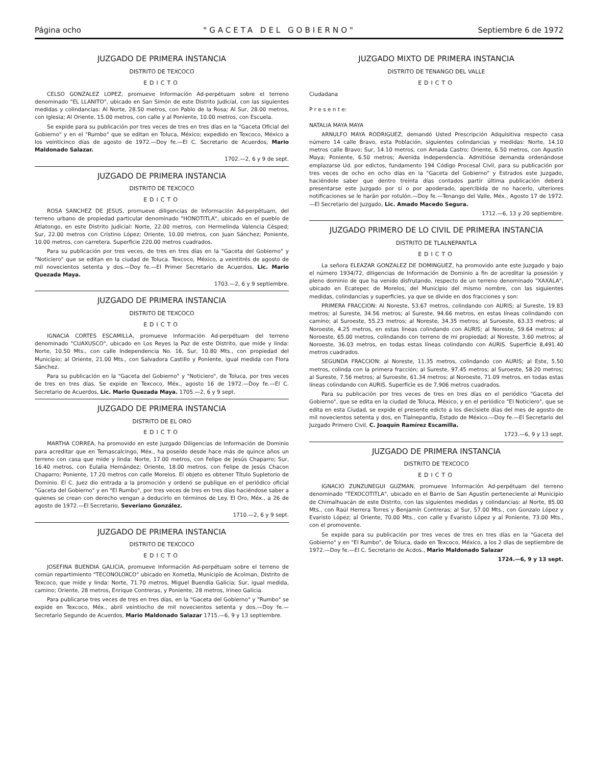Página ocho "GACETA DEL GOBIERNO" Septiembre 6 de 1972
JUZGADO DE PRIMERA INSTANCIA
DISTRITO DE TEXCOCO
EDICTO
CELSO GONZALEZ LOPEZ, promueve Información Ad-perpétuam sobre el terreno denominado "EL LLANITO", ubicado en San Simón de este Distrito Judicial, con las siguientes medidas y colindancias: Al Norte, 28.50 metros, con Pablo de la Rosa; Al Sur, 28.00 metros, con Iglesia; Al Oriente, 15.00 metros, con calle y al Poniente, 10.00 metros, con Escuela.
Se expide para su publicación por tres veces de tres en tres días en la "Gaceta Oficial del Gobierno" y en el "Rumbo" que se editan en Toluca, México; expedido en Texcoco, México a los veinticinco días de agosto de 1972.—Doy fe.—El C. Secretario de Acuerdos, Mario Maldonado Salazar.
1702.—2, 6 y 9 de sept.
JUZGADO DE PRIMERA INSTANCIA
DISTRITO DE TEXCOCO
EDICTO
ROSA SANCHEZ DE JESUS, promueve diligencias de Información Ad-perpétuam, del terreno urbano de propiedad particular denominado "HONOTITLA", ubicado en el pueblo de Atlatongo, en este Distrito Judicial: Norte, 22.00 metros, con Hermelinda Valencia Césped; Sur, 22.00 metros con Cristino López; Oriente, 10.00 metros, con Juan Sánchez; Poniente, 10.00 metros, con carretera. Superficie 220.00 metros cuadrados.
Para su publicación por tres veces, de tres en tres días en la "Gaceta del Gobierno" y "Noticiero" que se editan en la ciudad de Toluca. Texcoco, México, a veintitrés de agosto de mil novecientos setenta y dos.—Doy fe.—El Primer Secretario de Acuerdos, Lic. Mario Quezada Maya.
1703.—2, 6 y 9 septiembre.
JUZGADO DE PRIMERA INSTANCIA
DISTRITO DE TEXCOCO
EDICTO
IGNACIA CORTES ESCAMILLA, promueve Información Ad-perpétuam del terreno denominado "CUAXUSCO", ubicado en Los Reyes la Paz de este Distrito, que mide y linda: Norte, 10.50 Mts., con calle Independencia No. 16, Sur, 10.80 Mts., con propiedad del Municipio; al Oriente, 21.00 Mts., con Salvadora Castillo y Poniente, igual medida con Flora Sánchez.
Para su publicación en la "Gaceta del Gobierno" y "Noticiero", de Toluca, por tres veces de tres en tres días. Se expide en Texcoco, Méx., agosto 16 de 1972.—Doy fe.—El C. Secretario de Acuerdos, Lic. Mario Quezada Maya. 1705.—2, 6 y 9 sept.
JUZGADO DE PRIMERA INSTANCIA
DISTRITO DE EL ORO
EDICTO
MARTHA CORREA, ha promovido en este Juzgado Diligencias de Información de Dominio para acreditar que en Temascalcingo, Méx., ha poseído desde hace más de quince años un terreno con casa que mide y linda: Norte, 17.00 metros, con Felipe de Jesús Chaparro; Sur, 16.40 metros, con Eulalia Hernández; Oriente, 18.00 metros, con Felipe de Jesús Chacon Chaparro; Poniente, 17.20 metros con calle Morelos. El objeto es obtener Título Supletorio de Dominio. El C. Juez dio entrada a la promoción y ordenó se publique en el periódico oficial "Gaceta del Gobierno" y en "El Rumbo", por tres veces de tres en tres días haciéndose saber a quienes se crean con derecho vengan a deducirlo en términos de Ley. El Oro, Méx., a 26 de agosto de 1972.—El Secretario, Severiano González.
1710.—2, 6 y 9 sept.
JUZGADO DE PRIMERA INSTANCIA
DISTRITO DE TEXCOCO
EDICTO
JOSEFINA BUENDIA GALICIA, promueve Información Ad-perpétuam sobre el terreno de común repartimiento "TECONOLOXCO" ubicado en Xometla, Municipio de Acolman, Distrito de Texcoco, que mide y linda: Norte, 71.70 metros, Miguel Buendía Galicia; Sur, igual medida, camino; Oriente, 28 metros, Enrique Contreras, y Poniente, 28 metros, Irineo Galicia.
Para publicarse tres veces de tres en tres días, en la "Gaceta del Gobierno" y "Rumbo" se expide en Texcoco, Méx., abril veintiocho de mil novecientos setenta y dos.—Doy fe.—Secretario Segundo de Acuerdos, Mario Maldonado Salazar 1715.—6, 9 y 13 septiembre.
JUZGADO MIXTO DE PRIMERA INSTANCIA
DISTRITO DE TENANGO DEL VALLE
EDICTO
Ciudadana
P r e s e n t e:
NATALIA MAYA MAYA
ARNULFO MAYA RODRIGUEZ, demandó Usted Prescripción Adquisitiva respecto casa número 14 calle Bravo, esta Población, siguientes colindancias y medidas: Norte, 14.10 metros calle Bravo; Sur, 14.10 metros, con Amada Castro; Oriente, 6.50 metros, con Agustín Maya; Poniente, 6.50 metros; Avenida Independencia. Admitióse demanda ordenándose emplazarse Ud. por edictos, fundamento 194 Código Procesal Civil, para su publicación por tres veces de ocho en ocho días en la "Gaceta del Gobierno" y Estrados este Juzgado, haciéndole saber que dentro treinta días contados partir última publicación deberá presentarse este Juzgado por sí o por apoderado, apercibida de no hacerlo, ulteriores notificaciones se le harán por rotulón.—Doy fe.—Tenango del Valle, Méx., Agosto 17 de 1972.—El Secretario del Juzgado, Lic. Amado Macedo Segura.
1712.—6, 13 y 20 septiembre.
JUZGADO PRIMERO DE LO CIVIL DE PRIMERA INSTANCIA
DISTRITO DE TLALNEPANTLA
EDICTO
La señora ELEAZAR GONZALEZ DE DOMINGUEZ, ha promovido ante este Juzgado y bajo el número 1934/72, diligencias de Información de Dominio a fin de acreditar la posesión y pleno dominio de que ha venido disfrutando, respecto de un terreno denominado "XAXALA", ubicado en Ecatepec de Morelos, del Municipio del mismo nombre, con las siguientes medidas, colindancias y superficies, ya que se divide en dos fracciones y son:
PRIMERA FRACCION: Al Noreste, 53.67 metros, colindando con AURIS; al Sureste, 19.83 metros; al Sureste, 34.56 metros; al Sureste, 94.66 metros, en estas líneas colindando con camino; al Suroeste, 55.23 metros; al Noreste, 34.35 metros; al Suroeste, 63.33 metros; al Noroeste, 4.25 metros, en estas líneas colindando con AURIS; al Noreste, 59.64 metros; al Noroeste, 65.00 metros, colindando con terreno de mi propiedad; al Noreste, 3.60 metros; al Noroeste, 36.03 metros, en todas estas líneas colindando con AURIS. Superficie 8,491.40 metros cuadrados.
SEGUNDA FRACCION: al Noreste, 11.35 metros, colindando con AURIS; al Este, 5.50 metros, colinda con la primera fracción; al Sureste, 97.45 metros; al Suroeste, 58.20 metros; al Sureste, 7.56 metros; al Suroeste, 61.34 metros; al Noroeste, 71.09 metros, en todas estas líneas colindando con AURIS. Superficie es de 7,906 metros cuadrados.
Para su publicación por tres veces de tres en tres días en el periódico "Gaceta del Gobierno", que se edita en la ciudad de Toluca, México, y en el periódico "El Noticiero", que se edita en esta Ciudad, se expide el presente edicto a los diecisiete días del mes de agosto de mil novecientos setenta y dos, en Tlalnepantla, Estado de México.—Doy fe.—El Secretario del Juzgado Primero Civil, C. Joaquín Ramírez Escamilla.
1723.—6, 9 y 13 sept.
JUZGADO DE PRIMERA INSTANCIA
DISTRITO DE TEXCOCO
EDICTO
IGNACIO ZUNZUNEGUI GUZMAN, promueve Información Ad-perpétuam del terreno denominado "TEXOCOTITLA", ubicado en el Barrio de San Agustín perteneciente al Municipio de Chimalhuacán de este Distrito, con las siguientes medidas y colindancias: al Norte, 85.00 Mts., con Raúl Herrera Torres y Benjamín Contreras; al Sur, 57.00 Mts., con Gonzalo López y Evaristo López; al Oriente, 70.00 Mts., con calle y Evaristo López y al Poniente, 73.00 Mts., con el promovente.
Se expide para su publicación por tres veces de tres en tres días en la "Gaceta del Gobierno" y en "El Rumbo", de Toluca, dado en Texcoco, México, a los 2 días de septiembre de 1972.—Doy fe.—El C. Secretario de Acdos., Mario Maldonado Salazar
1724.—6, 9 y 13 sept.